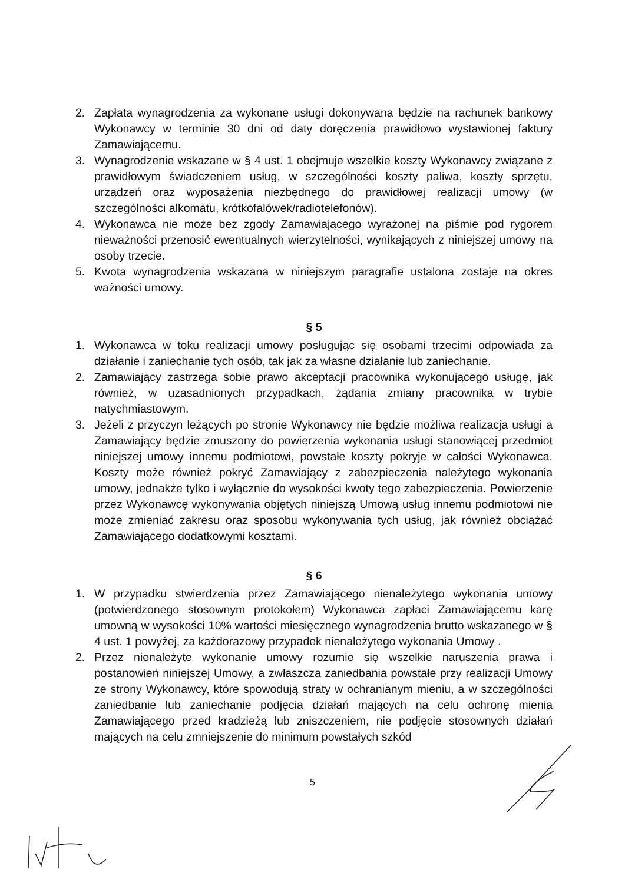2. Zapłata wynagrodzenia za wykonane usługi dokonywana będzie na rachunek bankowy Wykonawcy w terminie 30 dni od daty doręczenia prawidłowo wystawionej faktury Zamawiającemu.
3. Wynagrodzenie wskazane w § 4 ust. 1 obejmuje wszelkie koszty Wykonawcy związane z prawidłowym świadczeniem usług, w szczególności koszty paliwa, koszty sprzętu, urządzeń oraz wyposażenia niezbędnego do prawidłowej realizacji umowy (w szczególności alkomatu, krótkofalówek/radiotelefonów).
4. Wykonawca nie może bez zgody Zamawiającego wyrażonej na piśmie pod rygorem nieważności przenosić ewentualnych wierzytelności, wynikających z niniejszej umowy na osoby trzecie.
5. Kwota wynagrodzenia wskazana w niniejszym paragrafie ustalona zostaje na okres ważności umowy.
§ 5
1. Wykonawca w toku realizacji umowy posługując się osobami trzecimi odpowiada za działanie i zaniechanie tych osób, tak jak za własne działanie lub zaniechanie.
2. Zamawiający zastrzega sobie prawo akceptacji pracownika wykonującego usługę, jak również, w uzasadnionych przypadkach, żądania zmiany pracownika w trybie natychmiastowym.
3. Jeżeli z przyczyn leżących po stronie Wykonawcy nie będzie możliwa realizacja usługi a Zamawiający będzie zmuszony do powierzenia wykonania usługi stanowiącej przedmiot niniejszej umowy innemu podmiotowi, powstałe koszty pokryje w całości Wykonawca. Koszty może również pokryć Zamawiający z zabezpieczenia należytego wykonania umowy, jednakże tylko i wyłącznie do wysokości kwoty tego zabezpieczenia. Powierzenie przez Wykonawcę wykonywania objętych niniejszą Umową usług innemu podmiotowi nie może zmieniać zakresu oraz sposobu wykonywania tych usług, jak również obciążać Zamawiającego dodatkowymi kosztami.
§ 6
1. W przypadku stwierdzenia przez Zamawiającego nienależytego wykonania umowy (potwierdzonego stosownym protokołem) Wykonawca zapłaci Zamawiającemu karę umowną w wysokości 10% wartości miesięcznego wynagrodzenia brutto wskazanego w § 4 ust. 1 powyżej, za każdorazowy przypadek nienależytego wykonania Umowy .
2. Przez nienależyte wykonanie umowy rozumie się wszelkie naruszenia prawa i postanowień niniejszej Umowy, a zwłaszcza zaniedbania powstałe przy realizacji Umowy ze strony Wykonawcy, które spowodują straty w ochranianym mieniu, a w szczególności zaniedbanie lub zaniechanie podjęcia działań mających na celu ochronę mienia Zamawiającego przed kradzieżą lub zniszczeniem, nie podjęcie stosownych działań mających na celu zmniejszenie do minimum powstałych szkód
5